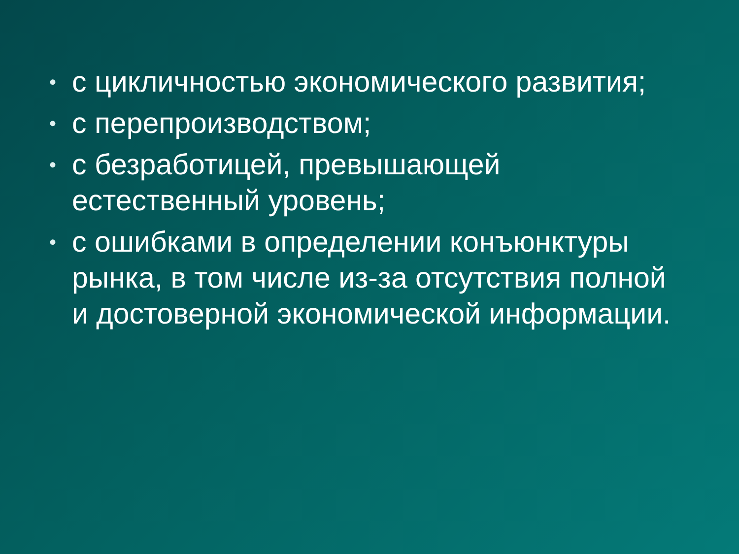• с цикличностью экономического развития;
• с перепроизводством;
• с безработицей, превышающей естественный уровень;
• с ошибками в определении конъюнктуры рынка, в том числе из-за отсутствия полной и достоверной экономической информации.